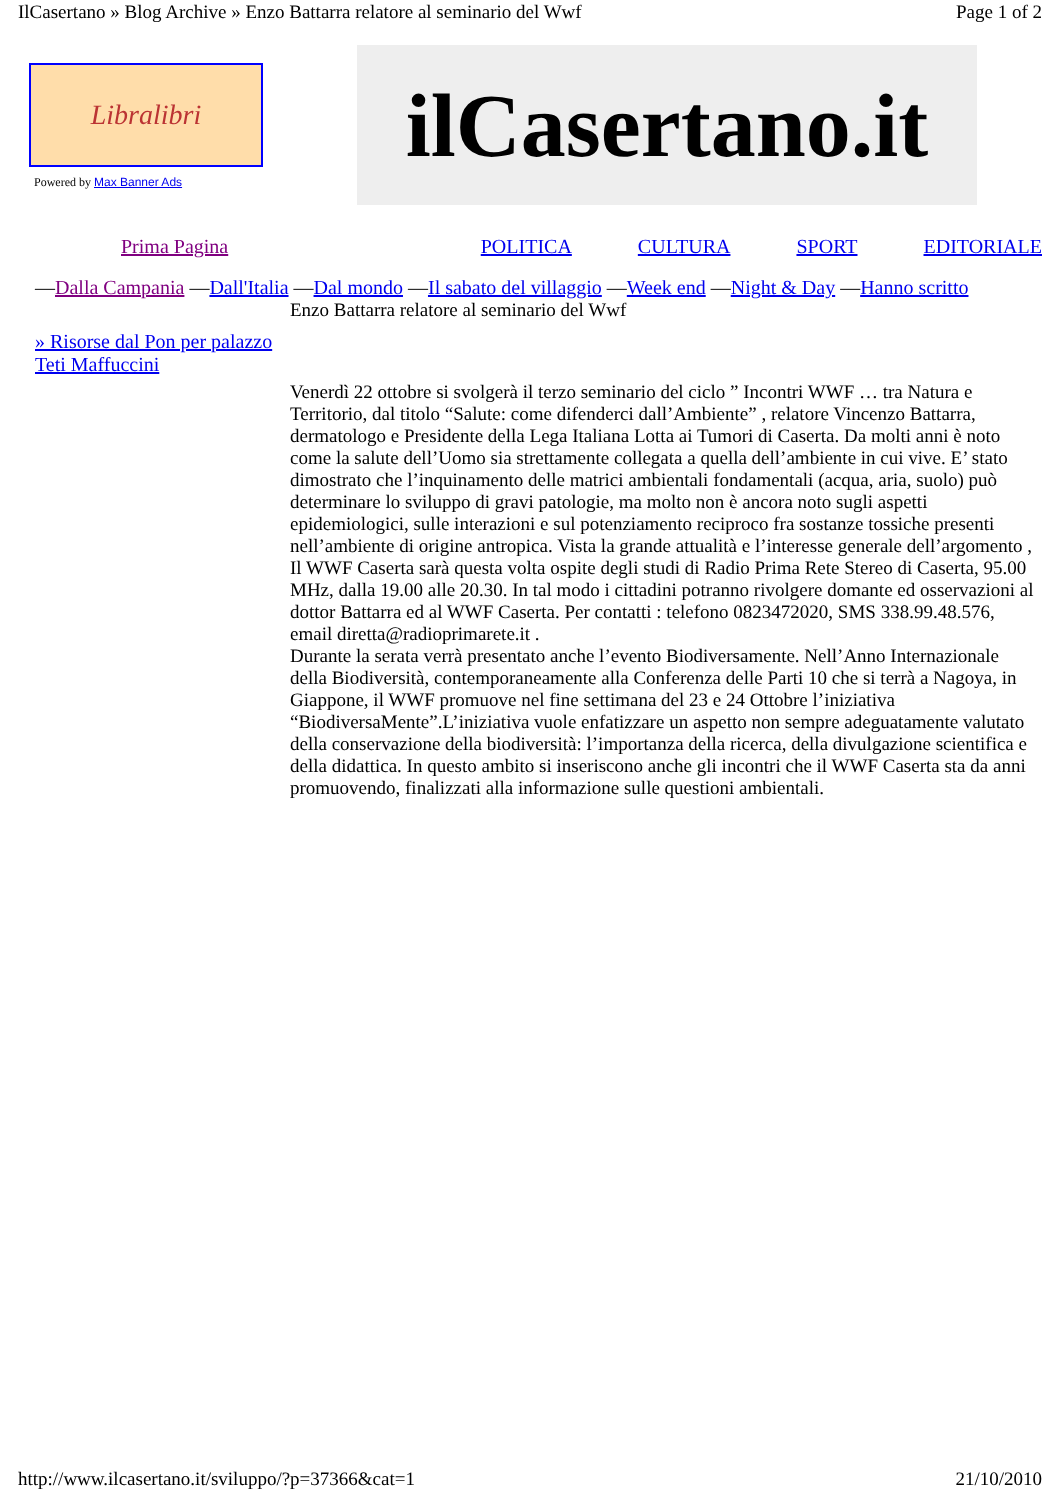IlCasertano » Blog Archive » Enzo Battarra relatore al seminario del Wwf Page 1 of 2
Libralibri
Powered by Max Banner Ads
ilCasertano.it
Prima Pagina POLITICA CULTURA SPORT EDITORIALE
—Dalla Campania —Dall'Italia —Dal mondo —Il sabato del villaggio —Week end —Night & Day —Hanno scritto
» Risorse dal Pon per palazzo Teti Maffuccini
Enzo Battarra relatore al seminario del Wwf
Venerdì 22 ottobre si svolgerà il terzo seminario del ciclo ” Incontri WWF … tra Natura e Territorio, dal titolo “Salute: come difenderci dall’Ambiente” , relatore Vincenzo Battarra, dermatologo e Presidente della Lega Italiana Lotta ai Tumori di Caserta. Da molti anni è noto come la salute dell’Uomo sia strettamente collegata a quella dell’ambiente in cui vive. E’ stato dimostrato che l’inquinamento delle matrici ambientali fondamentali (acqua, aria, suolo) può determinare lo sviluppo di gravi patologie, ma molto non è ancora noto sugli aspetti epidemiologici, sulle interazioni e sul potenziamento reciproco fra sostanze tossiche presenti nell’ambiente di origine antropica. Vista la grande attualità e l’interesse generale dell’argomento , Il WWF Caserta sarà questa volta ospite degli studi di Radio Prima Rete Stereo di Caserta, 95.00 MHz, dalla 19.00 alle 20.30. In tal modo i cittadini potranno rivolgere domante ed osservazioni al dottor Battarra ed al WWF Caserta. Per contatti : telefono 0823472020, SMS 338.99.48.576, email diretta@radioprimarete.it .
Durante la serata verrà presentato anche l’evento Biodiversamente. Nell’Anno Internazionale della Biodiversità, contemporaneamente alla Conferenza delle Parti 10 che si terrà a Nagoya, in Giappone, il WWF promuove nel fine settimana del 23 e 24 Ottobre l’iniziativa “BiodiversaMente”.L’iniziativa vuole enfatizzare un aspetto non sempre adeguatamente valutato della conservazione della biodiversità: l’importanza della ricerca, della divulgazione scientifica e della didattica. In questo ambito si inseriscono anche gli incontri che il WWF Caserta sta da anni promuovendo, finalizzati alla informazione sulle questioni ambientali.
http://www.ilcasertano.it/sviluppo/?p=37366&cat=1 21/10/2010